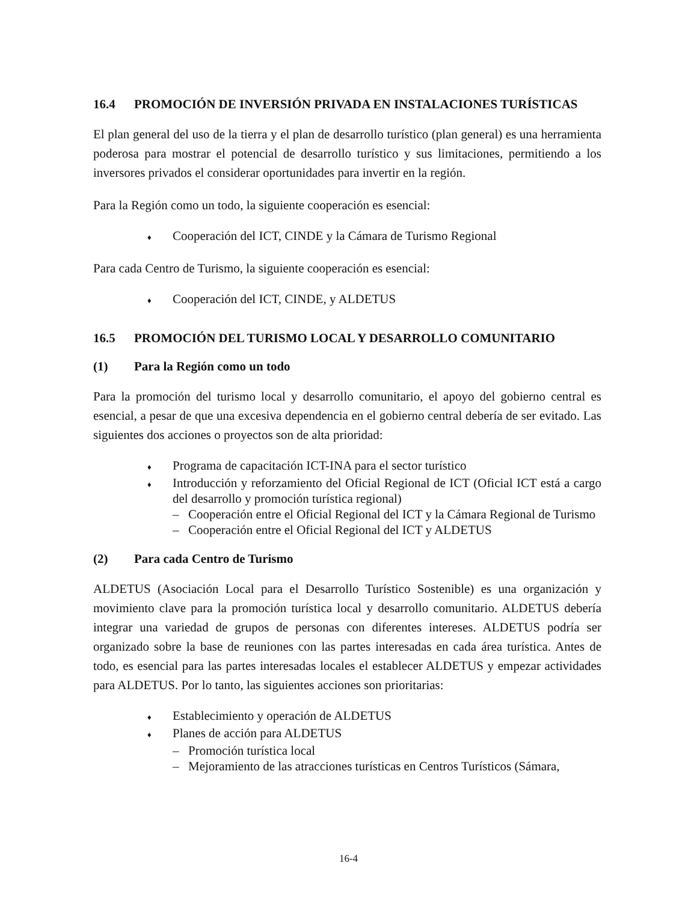16.4 PROMOCIÓN DE INVERSIÓN PRIVADA EN INSTALACIONES TURÍSTICAS
El plan general del uso de la tierra y el plan de desarrollo turístico (plan general) es una herramienta poderosa para mostrar el potencial de desarrollo turístico y sus limitaciones, permitiendo a los inversores privados el considerar oportunidades para invertir en la región.
Para la Región como un todo, la siguiente cooperación es esencial:
♦ Cooperación del ICT, CINDE y la Cámara de Turismo Regional
Para cada Centro de Turismo, la siguiente cooperación es esencial:
♦ Cooperación del ICT, CINDE, y ALDETUS
16.5 PROMOCIÓN DEL TURISMO LOCAL Y DESARROLLO COMUNITARIO
(1) Para la Región como un todo
Para la promoción del turismo local y desarrollo comunitario, el apoyo del gobierno central es esencial, a pesar de que una excesiva dependencia en el gobierno central debería de ser evitado. Las siguientes dos acciones o proyectos son de alta prioridad:
♦ Programa de capacitación ICT-INA para el sector turístico
♦ Introducción y reforzamiento del Oficial Regional de ICT (Oficial ICT está a cargo del desarrollo y promoción turística regional)
– Cooperación entre el Oficial Regional del ICT y la Cámara Regional de Turismo
– Cooperación entre el Oficial Regional del ICT y ALDETUS
(2) Para cada Centro de Turismo
ALDETUS (Asociación Local para el Desarrollo Turístico Sostenible) es una organización y movimiento clave para la promoción turística local y desarrollo comunitario. ALDETUS debería integrar una variedad de grupos de personas con diferentes intereses. ALDETUS podría ser organizado sobre la base de reuniones con las partes interesadas en cada área turística. Antes de todo, es esencial para las partes interesadas locales el establecer ALDETUS y empezar actividades para ALDETUS. Por lo tanto, las siguientes acciones son prioritarias:
♦ Establecimiento y operación de ALDETUS
♦ Planes de acción para ALDETUS
– Promoción turística local
– Mejoramiento de las atracciones turísticas en Centros Turísticos (Sámara,
16-4